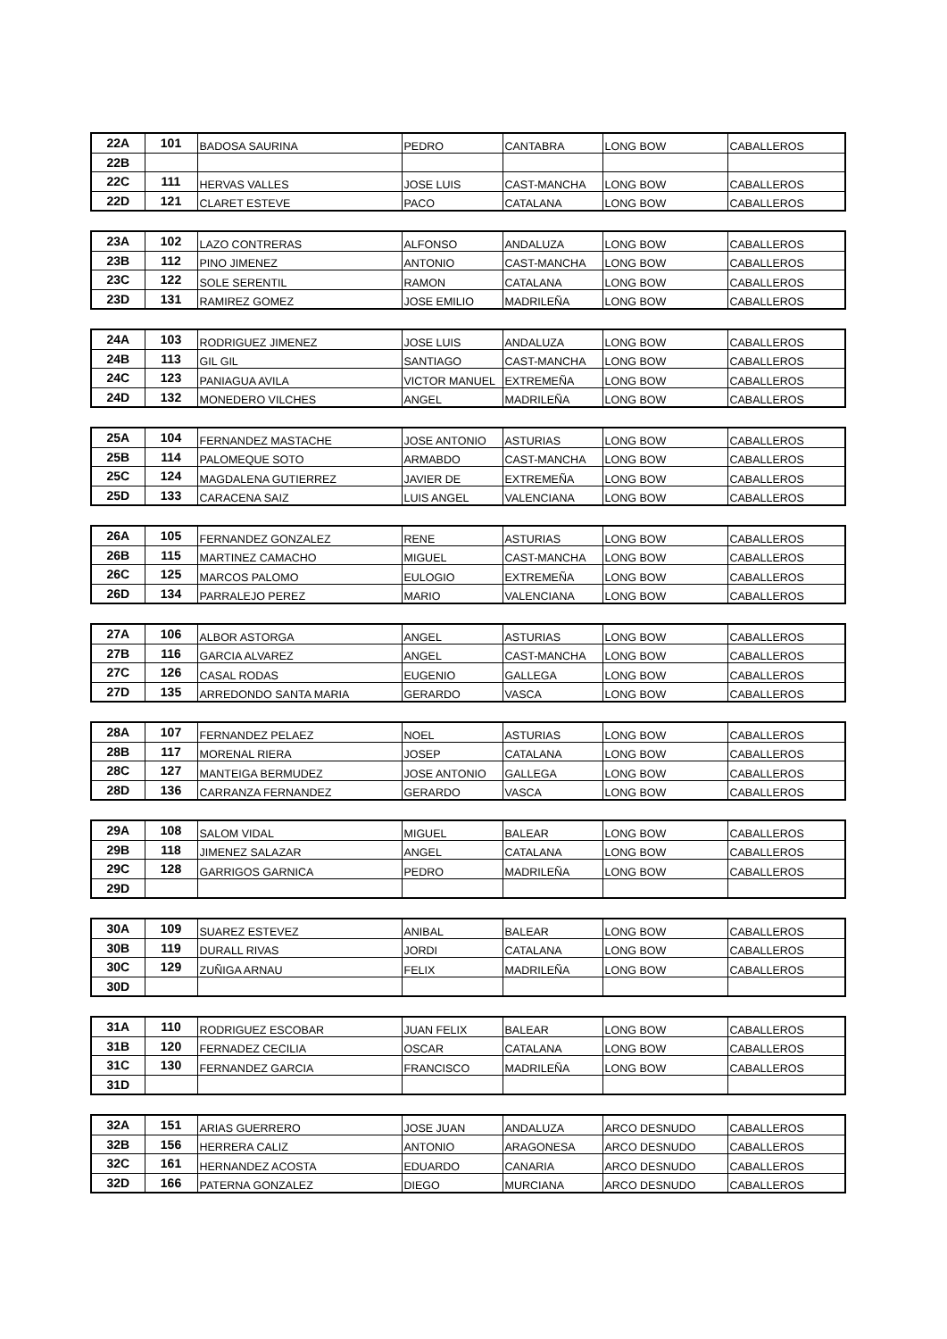| 22A | 101 | BADOSA SAURINA | PEDRO | CANTABRA | LONG BOW | CABALLEROS |
| 22B | | | | | | |
| 22C | 111 | HERVAS VALLES | JOSE LUIS | CAST-MANCHA | LONG BOW | CABALLEROS |
| 22D | 121 | CLARET ESTEVE | PACO | CATALANA | LONG BOW | CABALLEROS |
| 23A | 102 | LAZO CONTRERAS | ALFONSO | ANDALUZA | LONG BOW | CABALLEROS |
| 23B | 112 | PINO JIMENEZ | ANTONIO | CAST-MANCHA | LONG BOW | CABALLEROS |
| 23C | 122 | SOLE SERENTIL | RAMON | CATALANA | LONG BOW | CABALLEROS |
| 23D | 131 | RAMIREZ GOMEZ | JOSE EMILIO | MADRILEÑA | LONG BOW | CABALLEROS |
| 24A | 103 | RODRIGUEZ JIMENEZ | JOSE LUIS | ANDALUZA | LONG BOW | CABALLEROS |
| 24B | 113 | GIL GIL | SANTIAGO | CAST-MANCHA | LONG BOW | CABALLEROS |
| 24C | 123 | PANIAGUA AVILA | VICTOR MANUEL | EXTREMEÑA | LONG BOW | CABALLEROS |
| 24D | 132 | MONEDERO VILCHES | ANGEL | MADRILEÑA | LONG BOW | CABALLEROS |
| 25A | 104 | FERNANDEZ MASTACHE | JOSE ANTONIO | ASTURIAS | LONG BOW | CABALLEROS |
| 25B | 114 | PALOMEQUE SOTO | ARMABDO | CAST-MANCHA | LONG BOW | CABALLEROS |
| 25C | 124 | MAGDALENA GUTIERREZ | JAVIER DE | EXTREMEÑA | LONG BOW | CABALLEROS |
| 25D | 133 | CARACENA SAIZ | LUIS ANGEL | VALENCIANA | LONG BOW | CABALLEROS |
| 26A | 105 | FERNANDEZ GONZALEZ | RENE | ASTURIAS | LONG BOW | CABALLEROS |
| 26B | 115 | MARTINEZ CAMACHO | MIGUEL | CAST-MANCHA | LONG BOW | CABALLEROS |
| 26C | 125 | MARCOS PALOMO | EULOGIO | EXTREMEÑA | LONG BOW | CABALLEROS |
| 26D | 134 | PARRALEJO PEREZ | MARIO | VALENCIANA | LONG BOW | CABALLEROS |
| 27A | 106 | ALBOR ASTORGA | ANGEL | ASTURIAS | LONG BOW | CABALLEROS |
| 27B | 116 | GARCIA ALVAREZ | ANGEL | CAST-MANCHA | LONG BOW | CABALLEROS |
| 27C | 126 | CASAL RODAS | EUGENIO | GALLEGA | LONG BOW | CABALLEROS |
| 27D | 135 | ARREDONDO SANTA MARIA | GERARDO | VASCA | LONG BOW | CABALLEROS |
| 28A | 107 | FERNANDEZ PELAEZ | NOEL | ASTURIAS | LONG BOW | CABALLEROS |
| 28B | 117 | MORENAL RIERA | JOSEP | CATALANA | LONG BOW | CABALLEROS |
| 28C | 127 | MANTEIGA BERMUDEZ | JOSE ANTONIO | GALLEGA | LONG BOW | CABALLEROS |
| 28D | 136 | CARRANZA FERNANDEZ | GERARDO | VASCA | LONG BOW | CABALLEROS |
| 29A | 108 | SALOM VIDAL | MIGUEL | BALEAR | LONG BOW | CABALLEROS |
| 29B | 118 | JIMENEZ SALAZAR | ANGEL | CATALANA | LONG BOW | CABALLEROS |
| 29C | 128 | GARRIGOS GARNICA | PEDRO | MADRILEÑA | LONG BOW | CABALLEROS |
| 29D | | | | | | |
| 30A | 109 | SUAREZ ESTEVEZ | ANIBAL | BALEAR | LONG BOW | CABALLEROS |
| 30B | 119 | DURALL RIVAS | JORDI | CATALANA | LONG BOW | CABALLEROS |
| 30C | 129 | ZUÑIGA ARNAU | FELIX | MADRILEÑA | LONG BOW | CABALLEROS |
| 30D | | | | | | |
| 31A | 110 | RODRIGUEZ ESCOBAR | JUAN FELIX | BALEAR | LONG BOW | CABALLEROS |
| 31B | 120 | FERNADEZ CECILIA | OSCAR | CATALANA | LONG BOW | CABALLEROS |
| 31C | 130 | FERNANDEZ GARCIA | FRANCISCO | MADRILEÑA | LONG BOW | CABALLEROS |
| 31D | | | | | | |
| 32A | 151 | ARIAS GUERRERO | JOSE JUAN | ANDALUZA | ARCO DESNUDO | CABALLEROS |
| 32B | 156 | HERRERA CALIZ | ANTONIO | ARAGONESA | ARCO DESNUDO | CABALLEROS |
| 32C | 161 | HERNANDEZ ACOSTA | EDUARDO | CANARIA | ARCO DESNUDO | CABALLEROS |
| 32D | 166 | PATERNA GONZALEZ | DIEGO | MURCIANA | ARCO DESNUDO | CABALLEROS |